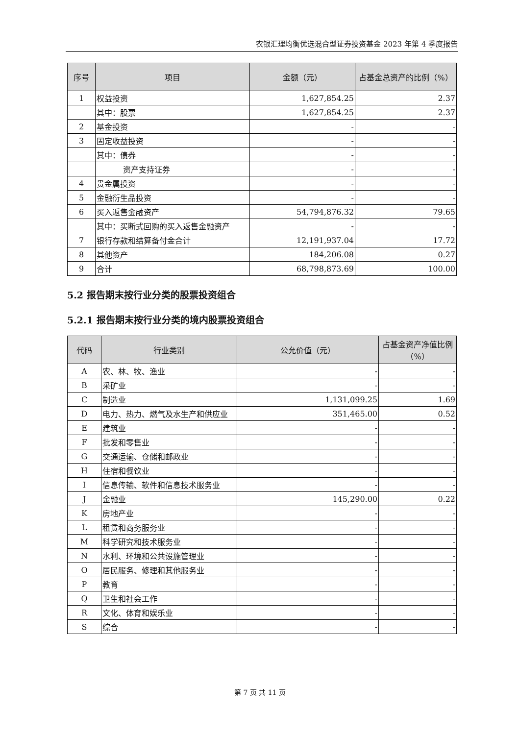农银汇理均衡优选混合型证券投资基金 2023 年第 4 季度报告
| 序号 | 项目 | 金额（元） | 占基金总资产的比例（%） |
| --- | --- | --- | --- |
| 1 | 权益投资 | 1,627,854.25 | 2.37 |
| | 其中：股票 | 1,627,854.25 | 2.37 |
| 2 | 基金投资 | - | - |
| 3 | 固定收益投资 | - | - |
| | 其中：债券 | - | - |
| | 资产支持证券 | - | - |
| 4 | 贵金属投资 | - | - |
| 5 | 金融衍生品投资 | - | - |
| 6 | 买入返售金融资产 | 54,794,876.32 | 79.65 |
| | 其中：买断式回购的买入返售金融资产 | - | - |
| 7 | 银行存款和结算备付金合计 | 12,191,937.04 | 17.72 |
| 8 | 其他资产 | 184,206.08 | 0.27 |
| 9 | 合计 | 68,798,873.69 | 100.00 |
5.2 报告期末按行业分类的股票投资组合
5.2.1 报告期末按行业分类的境内股票投资组合
| 代码 | 行业类别 | 公允价值（元） | 占基金资产净值比例（%） |
| --- | --- | --- | --- |
| A | 农、林、牧、渔业 | - | - |
| B | 采矿业 | - | - |
| C | 制造业 | 1,131,099.25 | 1.69 |
| D | 电力、热力、燃气及水生产和供应业 | 351,465.00 | 0.52 |
| E | 建筑业 | - | - |
| F | 批发和零售业 | - | - |
| G | 交通运输、仓储和邮政业 | - | - |
| H | 住宿和餐饮业 | - | - |
| I | 信息传输、软件和信息技术服务业 | - | - |
| J | 金融业 | 145,290.00 | 0.22 |
| K | 房地产业 | - | - |
| L | 租赁和商务服务业 | - | - |
| M | 科学研究和技术服务业 | - | - |
| N | 水利、环境和公共设施管理业 | - | - |
| O | 居民服务、修理和其他服务业 | - | - |
| P | 教育 | - | - |
| Q | 卫生和社会工作 | - | - |
| R | 文化、体育和娱乐业 | - | - |
| S | 综合 | - | - |
第 7 页 共 11 页